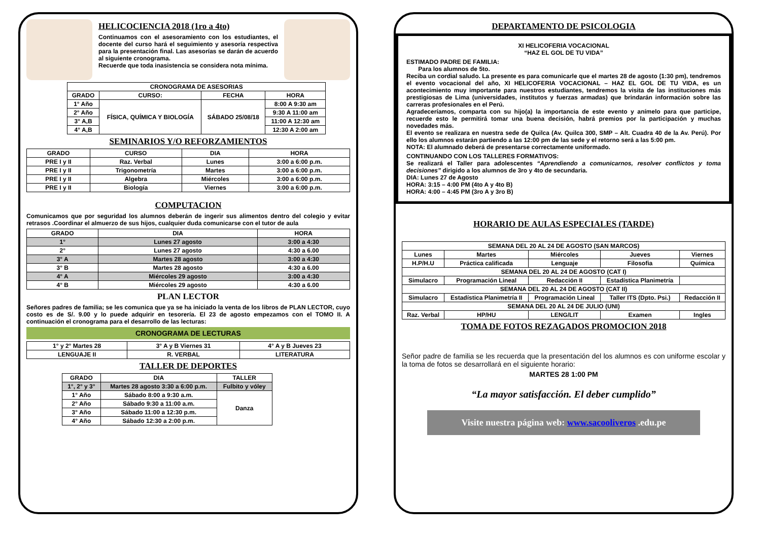HELICOCIENCIA 2018 (1ro a 4to)
Continuamos con el asesoramiento con los estudiantes, el docente del curso hará el seguimiento y asesoría respectiva para la presentación final. Las asesorías se darán de acuerdo al siguiente cronograma.
Recuerde que toda inasistencia se considera nota mínima.
| CRONOGRAMA DE ASESORIAS | | | |
| --- | --- | --- | --- |
| GRADO | CURSO: | FECHA | HORA |
| 1° Año | FÍSICA, QUÍMICA Y BIOLOGÍA | SÁBADO 25/08/18 | 8:00 A 9:30 am |
| 2° Año | | | 9:30 A 11:00 am |
| 3° A,B | | | 11:00 A 12:30 am |
| 4° A,B | | | 12:30 A 2:00 am |
SEMINARIOS Y/O REFORZAMIENTOS
| GRADO | CURSO | DIA | HORA |
| --- | --- | --- | --- |
| PRE I y II | Raz. Verbal | Lunes | 3:00 a 6:00 p.m. |
| PRE I y II | Trigonometría | Martes | 3:00 a 6:00 p.m. |
| PRE I y II | Algebra | Miércoles | 3:00 a 6:00 p.m. |
| PRE I y II | Biología | Viernes | 3:00 a 6:00 p.m. |
COMPUTACION
Comunicamos que por seguridad los alumnos deberán de ingerir sus alimentos dentro del colegio y evitar retrasos .Coordinar el almuerzo de sus hijos, cualquier duda comunicarse con el tutor de aula
| GRADO | DIA | HORA |
| --- | --- | --- |
| 1° | Lunes 27 agosto | 3:00 a 4:30 |
| 2° | Lunes 27 agosto | 4:30 a 6.00 |
| 3° A | Martes 28 agosto | 3:00 a 4:30 |
| 3° B | Martes 28 agosto | 4:30 a 6.00 |
| 4° A | Miércoles 29 agosto | 3:00 a 4:30 |
| 4° B | Miércoles 29 agosto | 4:30 a 6.00 |
PLAN LECTOR
Señores padres de familia; se les comunica que ya se ha iniciado la venta de los libros de PLAN LECTOR, cuyo costo es de S/. 9.00 y lo puede adquirir en tesorería. El 23 de agosto empezamos con el TOMO II. A continuación el cronograma para el desarrollo de las lecturas:
CRONOGRAMA DE LECTURAS
| 1° y 2° Martes 28 | 3° A y B Viernes 31 | 4° A y B Jueves 23 |
| LENGUAJE II | R. VERBAL | LITERATURA |
TALLER DE DEPORTES
| GRADO | DIA | TALLER |
| --- | --- | --- |
| 1°, 2° y 3° | Martes 28 agosto 3:30 a 6:00 p.m. | Fulbito y vóley |
| 1° Año | Sábado 8:00 a 9:30 a.m. | Danza |
| 2° Año | Sábado 9:30 a 11:00 a.m. | |
| 3° Año | Sábado 11:00 a 12:30 p.m. | |
| 4° Año | Sábado 12:30 a 2:00 p.m. | |
DEPARTAMENTO DE PSICOLOGIA
XI HELICOFERIA VOCACIONAL
“HAZ EL GOL DE TU VIDA”
ESTIMADO PADRE DE FAMILIA:
Para los alumnos de 5to.
Reciba un cordial saludo. La presente es para comunicarle que el martes 28 de agosto (1:30 pm), tendremos el evento vocacional del año, XI HELICOFERIA VOCACIONAL – HAZ EL GOL DE TU VIDA, es un acontecimiento muy importante para nuestros estudiantes, tendremos la visita de las instituciones más prestigiosas de Lima (universidades, institutos y fuerzas armadas) que brindarán información sobre las carreras profesionales en el Perú.
Agradeceríamos, comparta con su hijo(a) la importancia de este evento y anímelo para que participe, recuerde esto le permitirá tomar una buena decisión, habrá premios por la participación y muchas novedades más.
El evento se realizara en nuestra sede de Quilca (Av. Quilca 300, SMP – Alt. Cuadra 40 de la Av. Perú). Por ello los alumnos estarán partiendo a las 12:00 pm de las sede y el retorno será a las 5:00 pm.
NOTA: El alumnado deberá de presentarse correctamente uniformado.
CONTINUANDO CON LOS TALLERES FORMATIVOS:
Se realizará el Taller para adolescentes “Aprendiendo a comunicarnos, resolver conflictos y toma decisiones” dirigido a los alumnos de 3ro y 4to de secundaria.
DIA: Lunes 27 de Agosto
HORA: 3:15 – 4:00 PM (4to A y 4to B)
HORA: 4:00 – 4:45 PM (3ro A y 3ro B)
HORARIO DE AULAS ESPECIALES (TARDE)
| SEMANA DEL 20 AL 24 DE AGOSTO (SAN MARCOS) | | | | |
| --- | --- | --- | --- | --- |
| Lunes | Martes | Miércoles | Jueves | Viernes |
| H.P/H.U | Práctica calificada | Lenguaje | Filosofia | Química |
| SEMANA DEL 20 AL 24 DE AGOSTO (CAT I) | | | | |
| Simulacro | Programación Lineal | Redacción II | Estadística Planimetría | |
| SEMANA DEL 20 AL 24 DE AGOSTO (CAT II) | | | | |
| Simulacro | Estadística Planimetría II | Programación Lineal | Taller ITS (Dpto. Psi.) | Redacción II |
| SEMANA DEL 20 AL 24 DE JULIO (UNI) | | | | |
| Raz. Verbal | HP/HU | LENG/LIT | Examen | Ingles |
TOMA DE FOTOS REZAGADOS PROMOCION 2018
Señor padre de familia se les recuerda que la presentación del los alumnos es con uniforme escolar y la toma de fotos se desarrollará en el siguiente horario:
MARTES 28 1:00 PM
“La mayor satisfacción. El deber cumplido”
Visite nuestra página web: www.sacooliveros .edu.pe